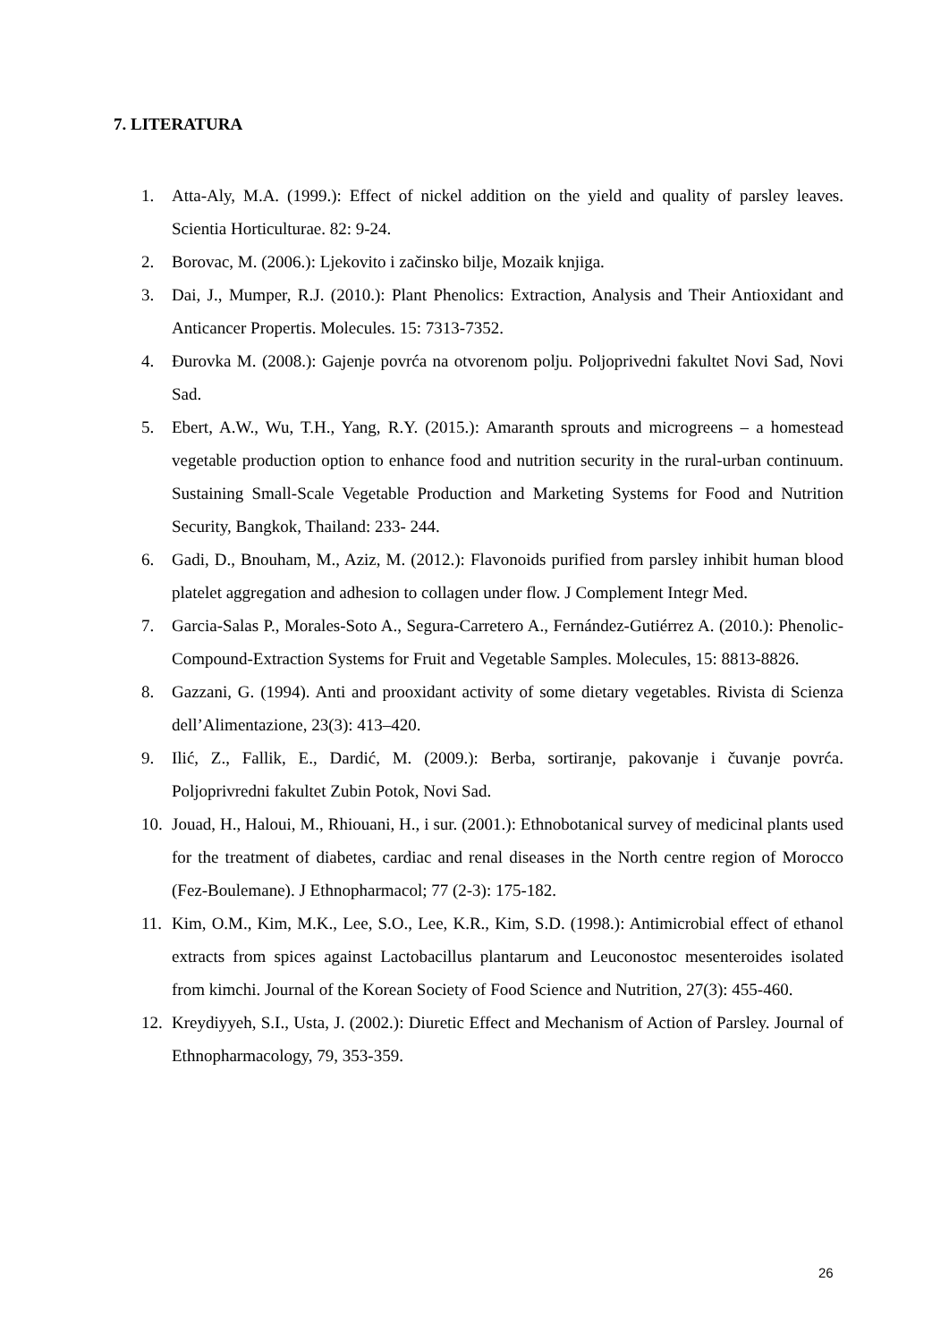7. LITERATURA
1. Atta-Aly, M.A. (1999.): Effect of nickel addition on the yield and quality of parsley leaves. Scientia Horticulturae. 82: 9-24.
2. Borovac, M. (2006.): Ljekovito i začinsko bilje, Mozaik knjiga.
3. Dai, J., Mumper, R.J. (2010.): Plant Phenolics: Extraction, Analysis and Their Antioxidant and Anticancer Propertis. Molecules. 15: 7313-7352.
4. Đurovka M. (2008.): Gajenje povrća na otvorenom polju. Poljoprivedni fakultet Novi Sad, Novi Sad.
5. Ebert, A.W., Wu, T.H., Yang, R.Y. (2015.): Amaranth sprouts and microgreens – a homestead vegetable production option to enhance food and nutrition security in the rural-urban continuum. Sustaining Small-Scale Vegetable Production and Marketing Systems for Food and Nutrition Security, Bangkok, Thailand: 233- 244.
6. Gadi, D., Bnouham, M., Aziz, M. (2012.): Flavonoids purified from parsley inhibit human blood platelet aggregation and adhesion to collagen under flow. J Complement Integr Med.
7. Garcia-Salas P., Morales-Soto A., Segura-Carretero A., Fernández-Gutiérrez A. (2010.): Phenolic-Compound-Extraction Systems for Fruit and Vegetable Samples. Molecules, 15: 8813-8826.
8. Gazzani, G. (1994). Anti and prooxidant activity of some dietary vegetables. Rivista di Scienza dell’Alimentazione, 23(3): 413–420.
9. Ilić, Z., Fallik, E., Dardić, M. (2009.): Berba, sortiranje, pakovanje i čuvanje povrća. Poljoprivredni fakultet Zubin Potok, Novi Sad.
10. Jouad, H., Haloui, M., Rhiouani, H., i sur. (2001.): Ethnobotanical survey of medicinal plants used for the treatment of diabetes, cardiac and renal diseases in the North centre region of Morocco (Fez-Boulemane). J Ethnopharmacol; 77 (2-3): 175-182.
11. Kim, O.M., Kim, M.K., Lee, S.O., Lee, K.R., Kim, S.D. (1998.): Antimicrobial effect of ethanol extracts from spices against Lactobacillus plantarum and Leuconostoc mesenteroides isolated from kimchi. Journal of the Korean Society of Food Science and Nutrition, 27(3): 455-460.
12. Kreydiyyeh, S.I., Usta, J. (2002.): Diuretic Effect and Mechanism of Action of Parsley. Journal of Ethnopharmacology, 79, 353-359.
26